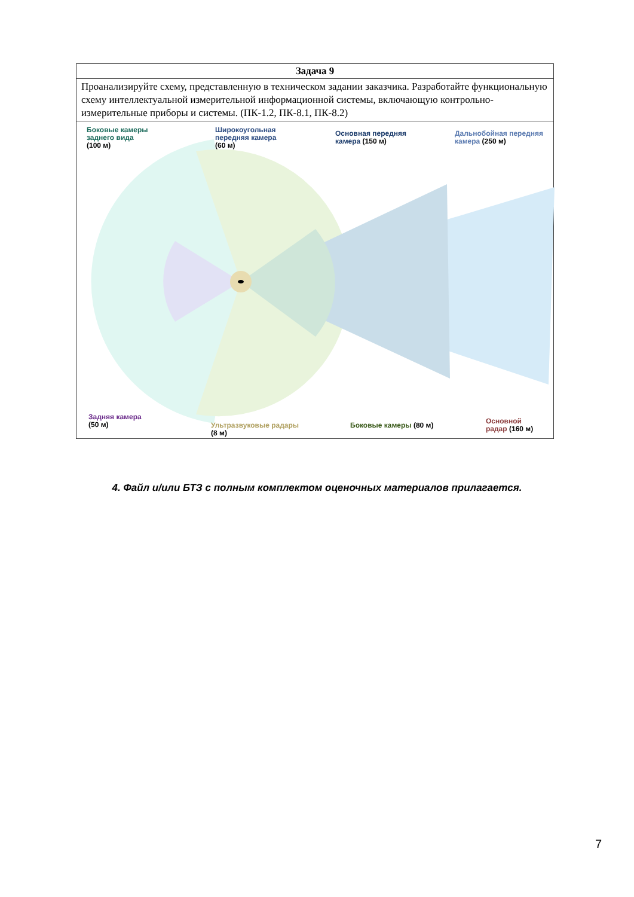| Задача 9 |
| --- |
| Проанализируйте схему, представленную в техническом задании заказчика. Разработайте функциональную схему интеллектуальной измерительной информационной системы, включающую контрольно-измерительные приборы и системы. (ПК-1.2, ПК-8.1, ПК-8.2) |
| Боковые камеры заднего вида (100 м) Широкоугольная передняя камера (60 м) Основная передняя камера (150 м) Дальнобойная передняя камера (250 м) Задняя камера (50 м) Ультразвуковые радары (8 м) Боковые камеры (80 м) Основной радар (160 м) |
4. Файл и/или БТЗ с полным комплектом оценочных материалов прилагается.
7